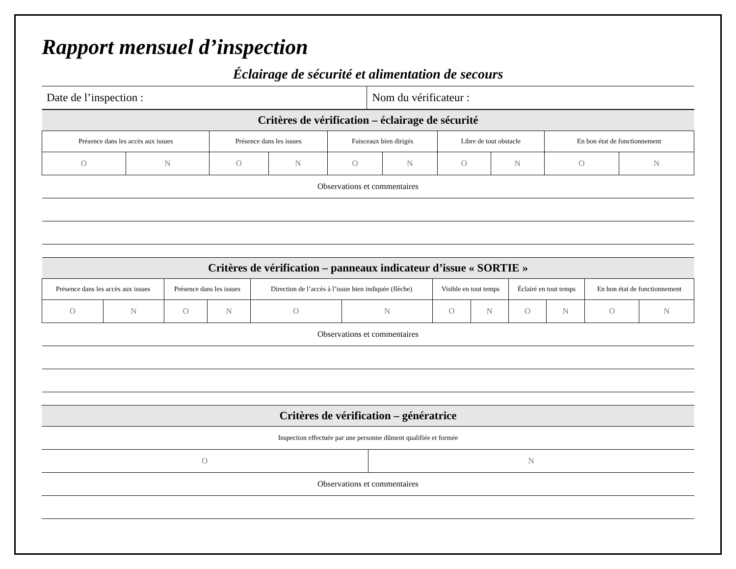Rapport mensuel d’inspection
Éclairage de sécurité et alimentation de secours
| Date de l’inspection : | Nom du vérificateur : |
| Critères de vérification – éclairage de sécurité | | | | | | | | | |
| Présence dans les accès aux issues | | Présence dans les issues | | Faisceaux bien dirigés | | Libre de tout obstacle | | En bon état de fonctionnement | |
| O | N | O | N | O | N | O | N | O | N |
| Observations et commentaires | | | | | | | | | |
| Critères de vérification – panneaux indicateur d’issue « SORTIE » | | | | | | | | | | | |
| Présence dans les accès aux issues | | Présence dans les issues | | Direction de l’accès à l’issue bien indiquée (flèche) | | Visible en tout temps | | Éclairé en tout temps | | En bon état de fonctionnement | |
| O | N | O | N | O | N | O | N | O | N | O | N |
| Observations et commentaires | | | | | | | | | | | |
| Critères de vérification – génératrice | |
| Inspection effectuée par une personne dûment qualifiée et formée | |
| O | N |
| Observations et commentaires | |